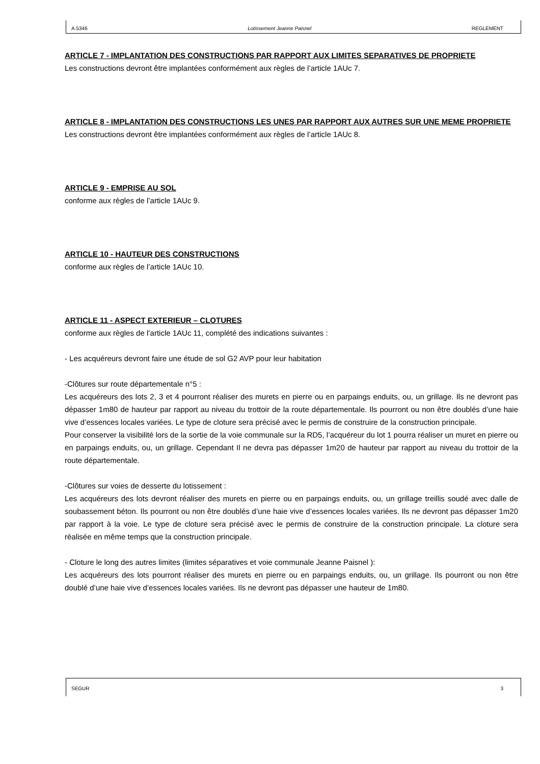A.5346 Lotissement Jeanne Paisnel REGLEMENT
ARTICLE 7 - IMPLANTATION DES CONSTRUCTIONS PAR RAPPORT AUX LIMITES SEPARATIVES DE PROPRIETE
Les constructions devront être implantées conformément aux règles de l’article 1AUc 7.
ARTICLE 8 - IMPLANTATION DES CONSTRUCTIONS LES UNES PAR RAPPORT AUX AUTRES SUR UNE MEME PROPRIETE
Les constructions devront être implantées conformément aux règles de l’article 1AUc 8.
ARTICLE 9 - EMPRISE AU SOL
conforme aux règles de l’article 1AUc 9.
ARTICLE 10 - HAUTEUR DES CONSTRUCTIONS
conforme aux règles de l’article 1AUc 10.
ARTICLE 11 - ASPECT EXTERIEUR – CLOTURES
conforme aux règles de l’article 1AUc 11, complété des indications suivantes :
- Les acquéreurs devront faire une étude de sol G2 AVP pour leur habitation
-Clôtures sur route départementale n°5 :
Les acquéreurs des lots 2, 3 et 4 pourront réaliser des murets en pierre ou en parpaings enduits, ou, un grillage. Ils ne devront pas dépasser 1m80 de hauteur par rapport au niveau du trottoir de la route départementale. Ils pourront ou non être doublés d’une haie vive d’essences locales variées. Le type de cloture sera précisé avec le permis de construire de la construction principale.
Pour conserver la visibilité lors de la sortie de la voie communale sur la RD5, l’acquéreur du lot 1 pourra réaliser un muret en pierre ou en parpaings enduits, ou, un grillage. Cependant Il ne devra pas dépasser 1m20 de hauteur par rapport au niveau du trottoir de la route départementale.
-Clôtures sur voies de desserte du lotissement :
Les acquéreurs des lots devront réaliser des murets en pierre ou en parpaings enduits, ou, un grillage treillis soudé avec dalle de soubassement béton. Ils pourront ou non être doublés d’une haie vive d’essences locales variées. Ils ne devront pas dépasser 1m20 par rapport à la voie. Le type de cloture sera précisé avec le permis de construire de la construction principale. La cloture sera réalisée en même temps que la construction principale.
- Cloture le long des autres limites (limites séparatives et voie communale Jeanne Paisnel ):
Les acquéreurs des lots pourront réaliser des murets en pierre ou en parpaings enduits, ou, un grillage. Ils pourront ou non être doublé d’une haie vive d’essences locales variées. Ils ne devront pas dépasser une hauteur de 1m80.
SEGUR 3